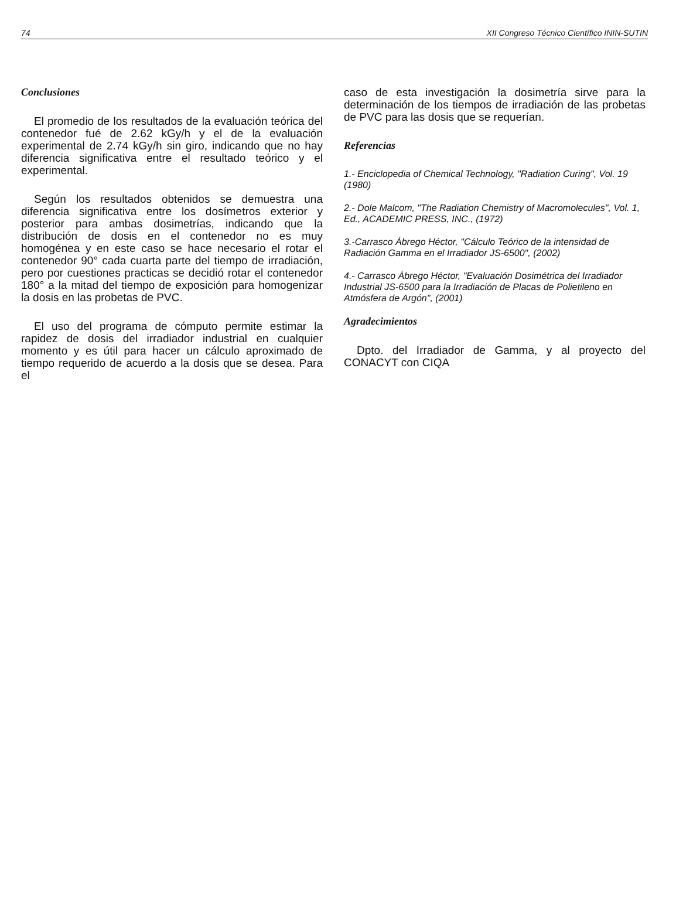74 XII Congreso Técnico Científico ININ-SUTIN
Conclusiones
El promedio de los resultados de la evaluación teórica del contenedor fué de 2.62 kGy/h y el de la evaluación experimental de 2.74 kGy/h sin giro, indicando que no hay diferencia significativa entre el resultado teórico y el experimental.
Según los resultados obtenidos se demuestra una diferencia significativa entre los dosímetros exterior y posterior para ambas dosimetrías, indicando que la distribución de dosis en el contenedor no es muy homogénea y en este caso se hace necesario el rotar el contenedor 90° cada cuarta parte del tiempo de irradiación, pero por cuestiones practicas se decidió rotar el contenedor 180° a la mitad del tiempo de exposición para homogenizar la dosis en las probetas de PVC.
El uso del programa de cómputo permite estimar la rapidez de dosis del irradiador industrial en cualquier momento y es útil para hacer un cálculo aproximado de tiempo requerido de acuerdo a la dosis que se desea. Para el
caso de esta investigación la dosimetría sirve para la determinación de los tiempos de irradiación de las probetas de PVC para las dosis que se requerían.
Referencias
1.- Enciclopedia of Chemical Technology, "Radiation Curing", Vol. 19 (1980)
2.- Dole Malcom, "The Radiation Chemistry of Macromolecules", Vol. 1, Ed., ACADEMIC PRESS, INC., (1972)
3.-Carrasco Ábrego Héctor, "Cálculo Teórico de la intensidad de Radiación Gamma en el Irradiador JS-6500", (2002)
4.- Carrasco Ábrego Héctor, "Evaluación Dosimétrica del Irradiador Industrial JS-6500 para la Irradiación de Placas de Polietileno en Atmósfera de Argón", (2001)
Agradecimientos
Dpto. del Irradiador de Gamma, y al proyecto del CONACYT con CIQA